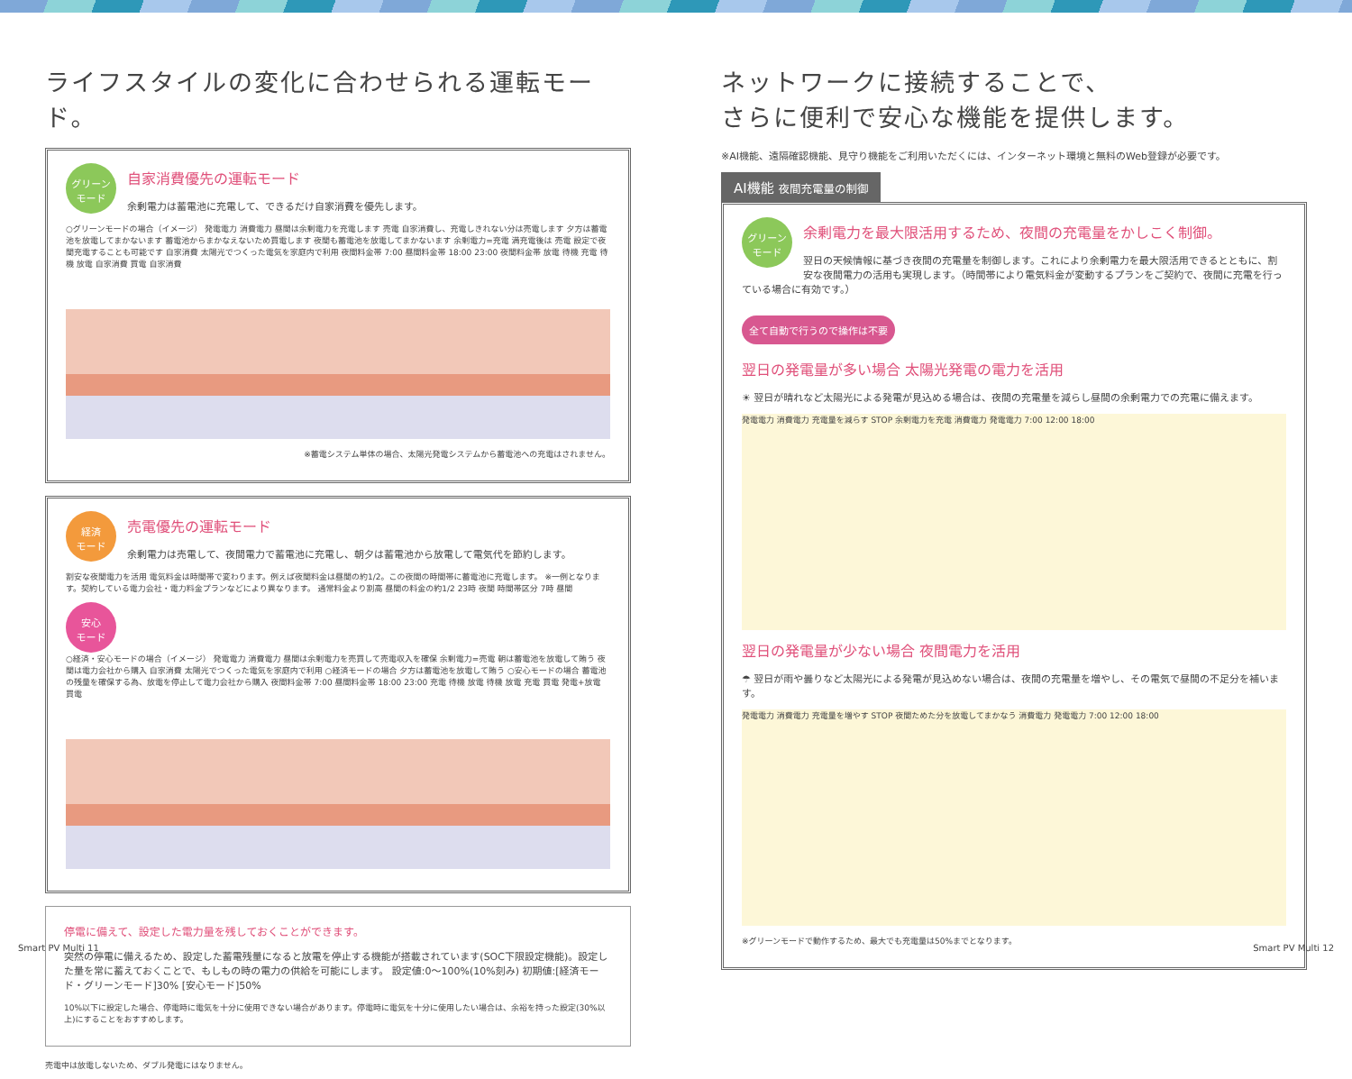ライフスタイルの変化に合わせられる運転モード。
グリーン
モード
自家消費優先の運転モード
余剰電力は蓄電池に充電して、できるだけ自家消費を優先します。
○グリーンモードの場合（イメージ） 発電電力 消費電力 昼間は余剰電力を充電します 売電 自家消費し、充電しきれない分は売電します 夕方は蓄電池を放電してまかないます 蓄電池からまかなえないため買電します 夜間も蓄電池を放電してまかないます 余剰電力=充電 満充電後は 売電 設定で夜間充電することも可能です 自家消費 太陽光でつくった電気を家庭内で利用 夜間料金帯 7:00 昼間料金帯 18:00 23:00 夜間料金帯 放電 待機 充電 待機 放電 自家消費 買電 自家消費
※蓄電システム単体の場合、太陽光発電システムから蓄電池への充電はされません。
経済
モード
売電優先の運転モード
余剰電力は売電して、夜間電力で蓄電池に充電し、朝夕は蓄電池から放電して電気代を節約します。
割安な夜間電力を活用 電気料金は時間帯で変わります。例えば夜間料金は昼間の約1/2。この夜間の時間帯に蓄電池に充電します。 ※一例となります。契約している電力会社・電力料金プランなどにより異なります。 通常料金より割高 昼間の料金の約1/2 23時 夜間 時間帯区分 7時 昼間
安心
モード
○経済・安心モードの場合（イメージ） 発電電力 消費電力 昼間は余剰電力を売買して売電収入を確保 余剰電力=売電 朝は蓄電池を放電して賄う 夜間は電力会社から購入 自家消費 太陽光でつくった電気を家庭内で利用 ○経済モードの場合 夕方は蓄電池を放電して賄う ○安心モードの場合 蓄電池の残量を確保する為、放電を停止して電力会社から購入 夜間料金帯 7:00 昼間料金帯 18:00 23:00 充電 待機 放電 待機 放電 充電 買電 発電+放電 買電
停電に備えて、設定した電力量を残しておくことができます。
突然の停電に備えるため、設定した蓄電残量になると放電を停止する機能が搭載されています(SOC下限設定機能)。設定した量を常に蓄えておくことで、もしもの時の電力の供給を可能にします。 設定値:0〜100%(10%刻み) 初期値:[経済モード・グリーンモード]30% [安心モード]50%
10%以下に設定した場合、停電時に電気を十分に使用できない場合があります。停電時に電気を十分に使用したい場合は、余裕を持った設定(30%以上)にすることをおすすめします。
売電中は放電しないため、ダブル発電にはなりません。
ネットワークに接続することで、
さらに便利で安心な機能を提供します。
※AI機能、遠隔確認機能、見守り機能をご利用いただくには、インターネット環境と無料のWeb登録が必要です。
AI機能 夜間充電量の制御
グリーン
モード
余剰電力を最大限活用するため、夜間の充電量をかしこく制御。
翌日の天候情報に基づき夜間の充電量を制御します。これにより余剰電力を最大限活用できるとともに、割安な夜間電力の活用も実現します。（時間帯により電気料金が変動するプランをご契約で、夜間に充電を行っている場合に有効です。）
全て自動で行うので操作は不要
翌日の発電量が多い場合 太陽光発電の電力を活用
☀ 翌日が晴れなど太陽光による発電が見込める場合は、夜間の充電量を減らし昼間の余剰電力での充電に備えます。
発電電力 消費電力 充電量を減らす STOP 余剰電力を充電 消費電力 発電電力 7:00 12:00 18:00
翌日の発電量が少ない場合 夜間電力を活用
☂ 翌日が雨や曇りなど太陽光による発電が見込めない場合は、夜間の充電量を増やし、その電気で昼間の不足分を補います。
発電電力 消費電力 充電量を増やす STOP 夜間ためた分を放電してまかなう 消費電力 発電電力 7:00 12:00 18:00
※グリーンモードで動作するため、最大でも充電量は50%までとなります。
Smart PV Multi 11 Smart PV Multi 12